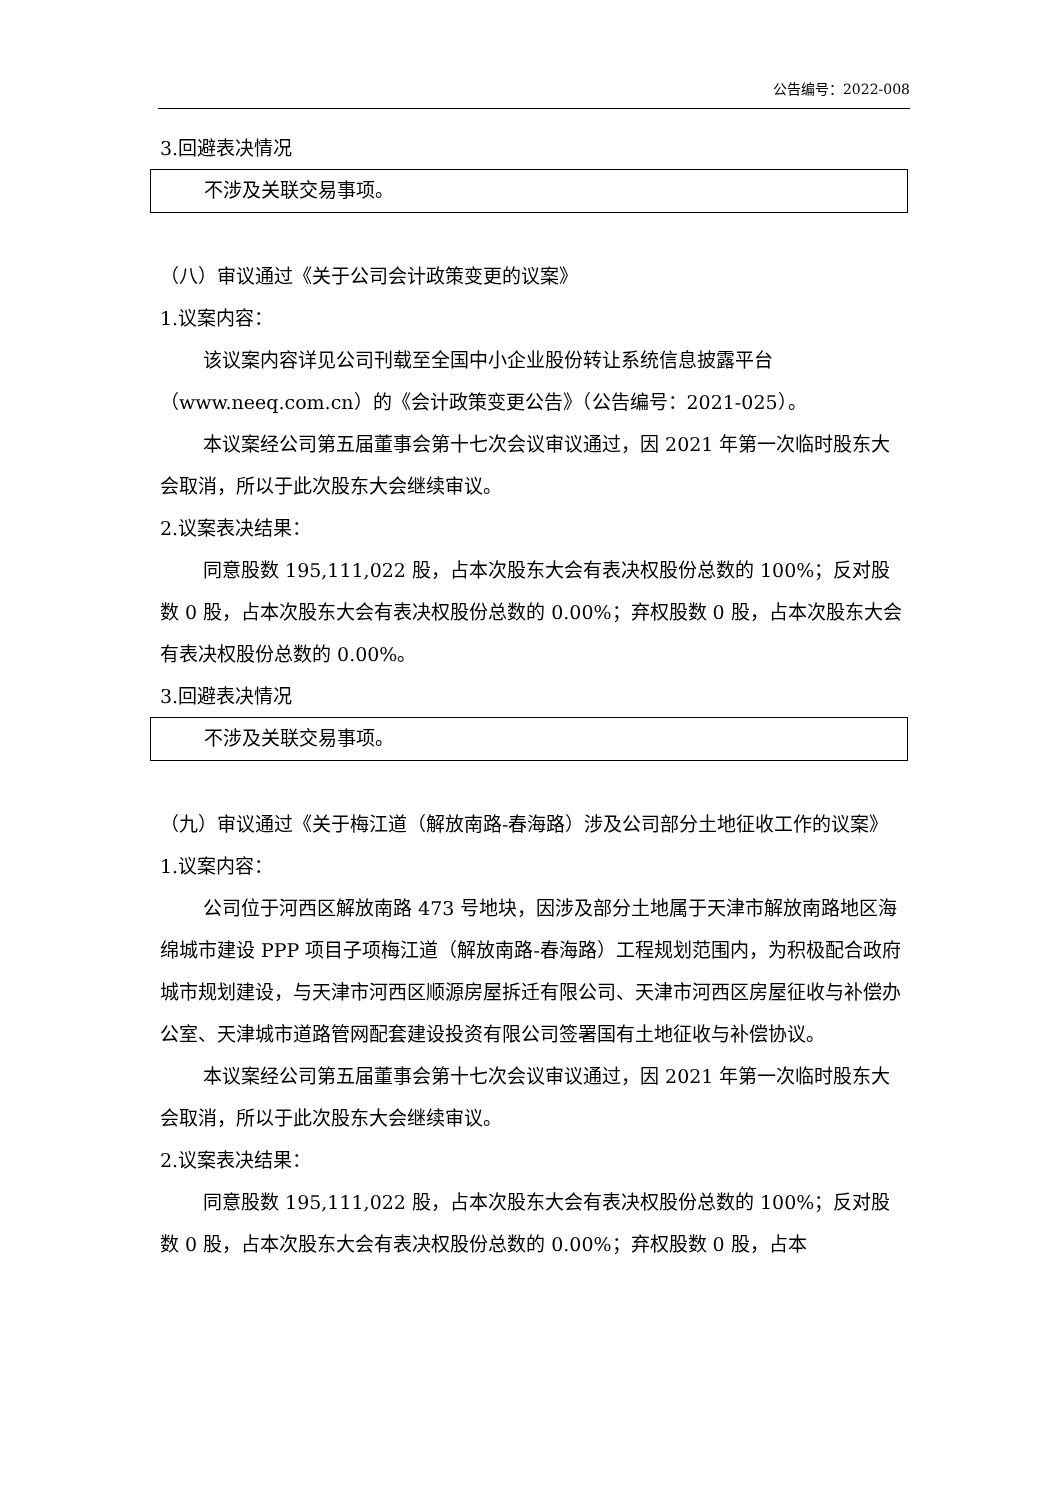公告编号：2022-008
3.回避表决情况
不涉及关联交易事项。
（八）审议通过《关于公司会计政策变更的议案》
1.议案内容：
该议案内容详见公司刊载至全国中小企业股份转让系统信息披露平台（www.neeq.com.cn）的《会计政策变更公告》（公告编号：2021-025）。
本议案经公司第五届董事会第十七次会议审议通过，因 2021 年第一次临时股东大会取消，所以于此次股东大会继续审议。
2.议案表决结果：
同意股数 195,111,022 股，占本次股东大会有表决权股份总数的 100%；反对股数 0 股，占本次股东大会有表决权股份总数的 0.00%；弃权股数 0 股，占本次股东大会有表决权股份总数的 0.00%。
3.回避表决情况
不涉及关联交易事项。
（九）审议通过《关于梅江道（解放南路-春海路）涉及公司部分土地征收工作的议案》
1.议案内容：
公司位于河西区解放南路 473 号地块，因涉及部分土地属于天津市解放南路地区海绵城市建设 PPP 项目子项梅江道（解放南路-春海路）工程规划范围内，为积极配合政府城市规划建设，与天津市河西区顺源房屋拆迁有限公司、天津市河西区房屋征收与补偿办公室、天津城市道路管网配套建设投资有限公司签署国有土地征收与补偿协议。
本议案经公司第五届董事会第十七次会议审议通过，因 2021 年第一次临时股东大会取消，所以于此次股东大会继续审议。
2.议案表决结果：
同意股数 195,111,022 股，占本次股东大会有表决权股份总数的 100%；反对股数 0 股，占本次股东大会有表决权股份总数的 0.00%；弃权股数 0 股，占本